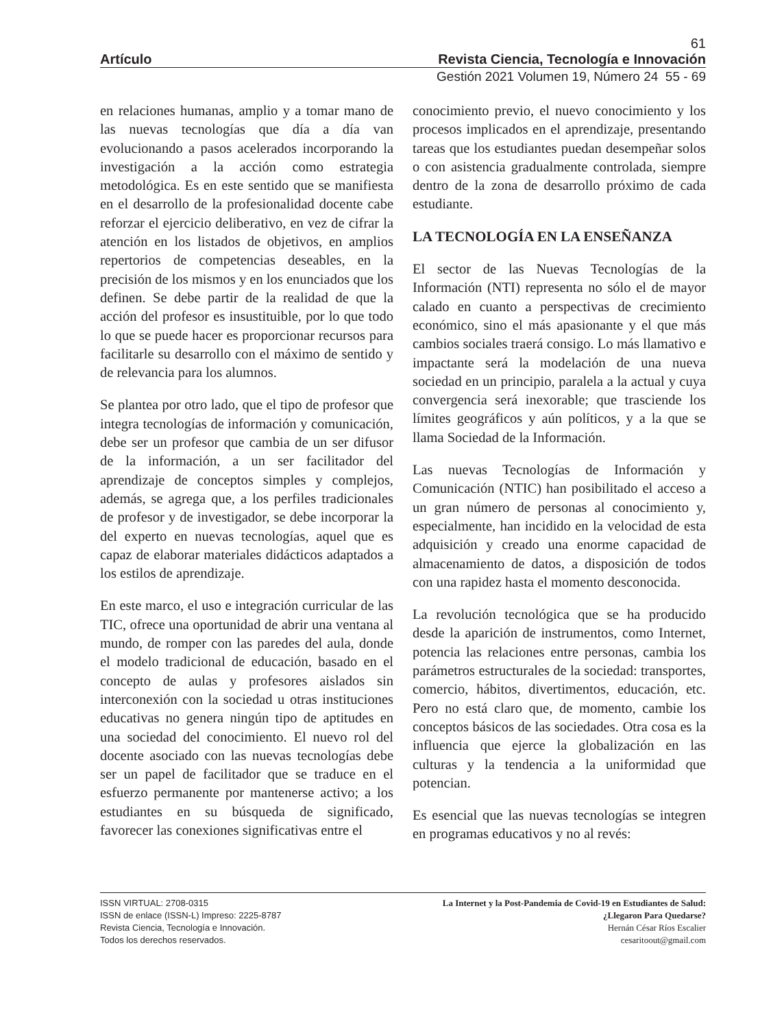61
Artículo Revista Ciencia, Tecnología e Innovación
Gestión 2021 Volumen 19, Número 24 55 - 69
en relaciones humanas, amplio y a tomar mano de las nuevas tecnologías que día a día van evolucionando a pasos acelerados incorporando la investigación a la acción como estrategia metodológica. Es en este sentido que se manifiesta en el desarrollo de la profesionalidad docente cabe reforzar el ejercicio deliberativo, en vez de cifrar la atención en los listados de objetivos, en amplios repertorios de competencias deseables, en la precisión de los mismos y en los enunciados que los definen. Se debe partir de la realidad de que la acción del profesor es insustituible, por lo que todo lo que se puede hacer es proporcionar recursos para facilitarle su desarrollo con el máximo de sentido y de relevancia para los alumnos.
Se plantea por otro lado, que el tipo de profesor que integra tecnologías de información y comunicación, debe ser un profesor que cambia de un ser difusor de la información, a un ser facilitador del aprendizaje de conceptos simples y complejos, además, se agrega que, a los perfiles tradicionales de profesor y de investigador, se debe incorporar la del experto en nuevas tecnologías, aquel que es capaz de elaborar materiales didácticos adaptados a los estilos de aprendizaje.
En este marco, el uso e integración curricular de las TIC, ofrece una oportunidad de abrir una ventana al mundo, de romper con las paredes del aula, donde el modelo tradicional de educación, basado en el concepto de aulas y profesores aislados sin interconexión con la sociedad u otras instituciones educativas no genera ningún tipo de aptitudes en una sociedad del conocimiento. El nuevo rol del docente asociado con las nuevas tecnologías debe ser un papel de facilitador que se traduce en el esfuerzo permanente por mantenerse activo; a los estudiantes en su búsqueda de significado, favorecer las conexiones significativas entre el
conocimiento previo, el nuevo conocimiento y los procesos implicados en el aprendizaje, presentando tareas que los estudiantes puedan desempeñar solos o con asistencia gradualmente controlada, siempre dentro de la zona de desarrollo próximo de cada estudiante.
LA TECNOLOGÍA EN LA ENSEÑANZA
El sector de las Nuevas Tecnologías de la Información (NTI) representa no sólo el de mayor calado en cuanto a perspectivas de crecimiento económico, sino el más apasionante y el que más cambios sociales traerá consigo. Lo más llamativo e impactante será la modelación de una nueva sociedad en un principio, paralela a la actual y cuya convergencia será inexorable; que trasciende los límites geográficos y aún políticos, y a la que se llama Sociedad de la Información.
Las nuevas Tecnologías de Información y Comunicación (NTIC) han posibilitado el acceso a un gran número de personas al conocimiento y, especialmente, han incidido en la velocidad de esta adquisición y creado una enorme capacidad de almacenamiento de datos, a disposición de todos con una rapidez hasta el momento desconocida.
La revolución tecnológica que se ha producido desde la aparición de instrumentos, como Internet, potencia las relaciones entre personas, cambia los parámetros estructurales de la sociedad: transportes, comercio, hábitos, divertimentos, educación, etc. Pero no está claro que, de momento, cambie los conceptos básicos de las sociedades. Otra cosa es la influencia que ejerce la globalización en las culturas y la tendencia a la uniformidad que potencian.
Es esencial que las nuevas tecnologías se integren en programas educativos y no al revés:
ISSN VIRTUAL: 2708-0315
ISSN de enlace (ISSN-L) Impreso: 2225-8787
Revista Ciencia, Tecnología e Innovación.
Todos los derechos reservados.
La Internet y la Post-Pandemia de Covid-19 en Estudiantes de Salud:
¿Llegaron Para Quedarse?
Hernán César Ríos Escalier
cesaritoout@gmail.com